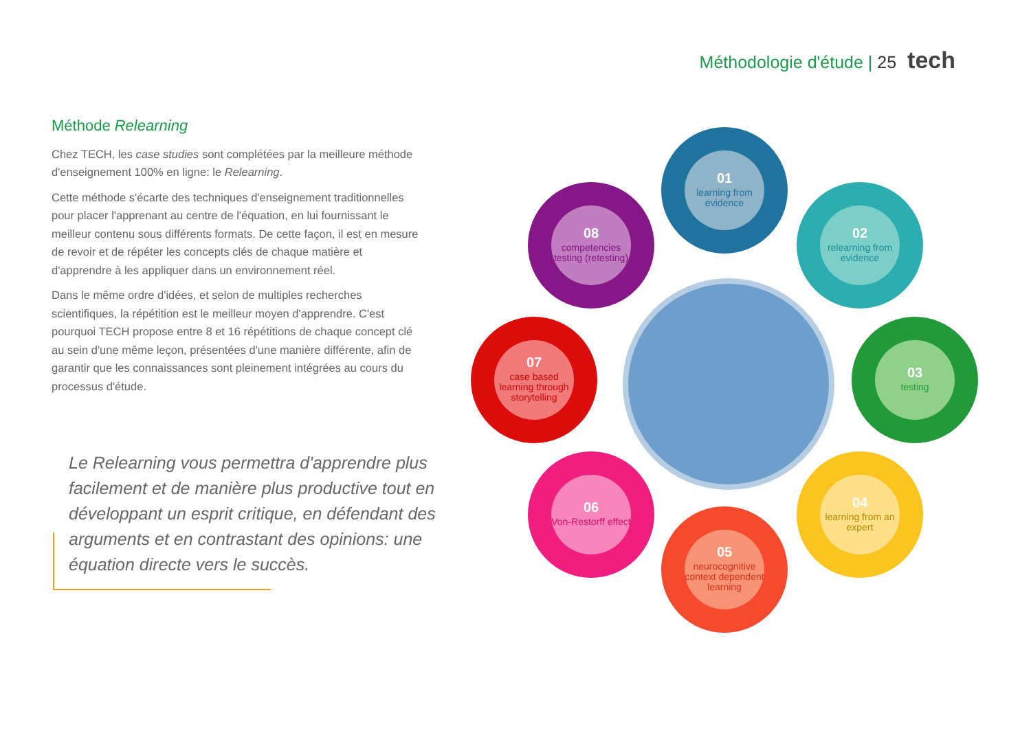Méthodologie d'étude | 25 tech
Méthode Relearning
Chez TECH, les case studies sont complétées par la meilleure méthode d'enseignement 100% en ligne: le Relearning.
Cette méthode s'écarte des techniques d'enseignement traditionnelles pour placer l'apprenant au centre de l'équation, en lui fournissant le meilleur contenu sous différents formats. De cette façon, il est en mesure de revoir et de répéter les concepts clés de chaque matière et d'apprendre à les appliquer dans un environnement réel.
Dans le même ordre d'idées, et selon de multiples recherches scientifiques, la répétition est le meilleur moyen d'apprendre. C'est pourquoi TECH propose entre 8 et 16 répétitions de chaque concept clé au sein d'une même leçon, présentées d'une manière différente, afin de garantir que les connaissances sont pleinement intégrées au cours du processus d'étude.
Le Relearning vous permettra d'apprendre plus facilement et de manière plus productive tout en développant un esprit critique, en défendant des arguments et en contrastant des opinions: une équation directe vers le succès.
01
learning from evidence
02
relearning from evidence
03
testing
04
learning from an expert
05
neurocognitive context dependent learning
06
Von-Restorff effect
07
case based learning through storytelling
08
competencies testing (retesting)